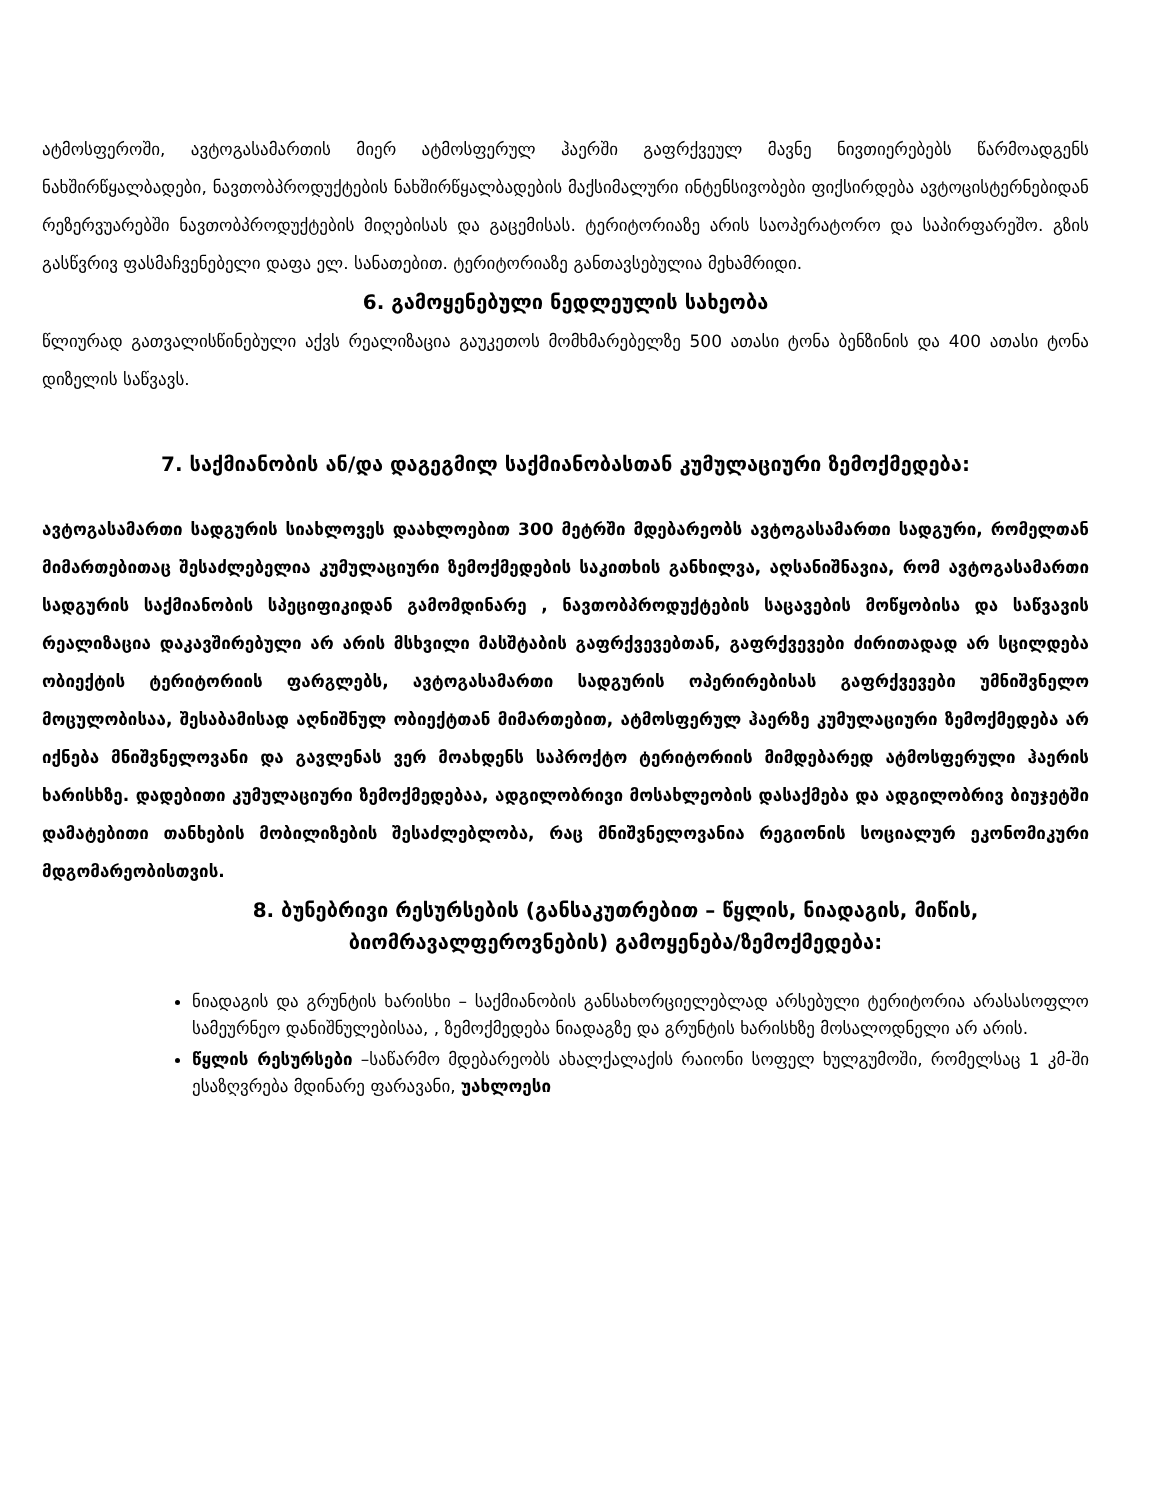ატმოსფეროში, ავტოგასამართის მიერ ატმოსფერულ ჰაერში გაფრქვეულ მავნე ნივთიერებებს წარმოადგენს ნახშირწყალბადები, ნავთობპროდუქტების ნახშირწყალბადების მაქსიმალური ინტენსივობები ფიქსირდება ავტოცისტერნებიდან რეზერვუარებში ნავთობპროდუქტების მიღებისას და გაცემისას. ტერიტორიაზე არის საოპერატორო და საპირფარეშო. გზის გასწვრივ ფასმაჩვენებელი დაფა ელ. სანათებით. ტერიტორიაზე განთავსებულია მეხამრიდი.
6. გამოყენებული ნედლეულის სახეობა
წლიურად გათვალისწინებული აქვს რეალიზაცია გაუკეთოს მომხმარებელზე 500 ათასი ტონა ბენზინის და 400 ათასი ტონა დიზელის საწვავს.
7. საქმიანობის ან/და დაგეგმილ საქმიანობასთან კუმულაციური ზემოქმედება:
ავტოგასამართი სადგურის სიახლოვეს დაახლოებით 300 მეტრში მდებარეობს ავტოგასამართი სადგური, რომელთან მიმართებითაც შესაძლებელია კუმულაციური ზემოქმედების საკითხის განხილვა, აღსანიშნავია, რომ ავტოგასამართი სადგურის საქმიანობის სპეციფიკიდან გამომდინარე , ნავთობპროდუქტების საცავების მოწყობისა და საწვავის რეალიზაცია დაკავშირებული არ არის მსხვილი მასშტაბის გაფრქვევებთან, გაფრქვევები ძირითადად არ სცილდება ობიექტის ტერიტორიის ფარგლებს, ავტოგასამართი სადგურის ოპერირებისას გაფრქვევები უმნიშვნელო მოცულობისაა, შესაბამისად აღნიშნულ ობიექტთან მიმართებით, ატმოსფერულ ჰაერზე კუმულაციური ზემოქმედება არ იქნება მნიშვნელოვანი და გავლენას ვერ მოახდენს საპროქტო ტერიტორიის მიმდებარედ ატმოსფერული ჰაერის ხარისხზე. დადებითი კუმულაციური ზემოქმედებაა, ადგილობრივი მოსახლეობის დასაქმება და ადგილობრივ ბიუჯეტში დამატებითი თანხების მობილიზების შესაძლებლობა, რაც მნიშვნელოვანია რეგიონის სოციალურ ეკონომიკური მდგომარეობისთვის.
8. ბუნებრივი რესურსების (განსაკუთრებით – წყლის, ნიადაგის, მიწის, ბიომრავალფეროვნების) გამოყენება/ზემოქმედება:
ნიადაგის და გრუნტის ხარისხი – საქმიანობის განსახორციელებლად არსებული ტერიტორია არასასოფლო სამეურნეო დანიშნულებისაა, , ზემოქმედება ნიადაგზე და გრუნტის ხარისხზე მოსალოდნელი არ არის.
წყლის რესურსები –საწარმო მდებარეობს ახალქალაქის რაიონი სოფელ ხულგუმოში, რომელსაც 1 კმ-ში ესაზღვრება მდინარე ფარავანი, უახლოესი